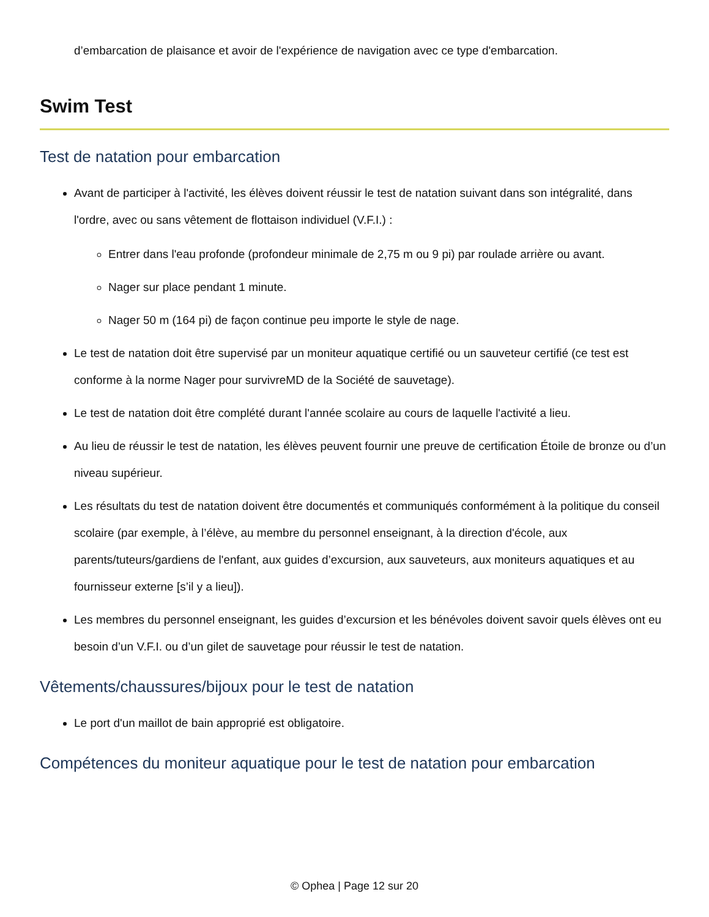d’embarcation de plaisance et avoir de l'expérience de navigation avec ce type d'embarcation.
Swim Test
Test de natation pour embarcation
Avant de participer à l'activité, les élèves doivent réussir le test de natation suivant dans son intégralité, dans l'ordre, avec ou sans vêtement de flottaison individuel (V.F.I.) :
Entrer dans l'eau profonde (profondeur minimale de 2,75 m ou 9 pi) par roulade arrière ou avant.
Nager sur place pendant 1 minute.
Nager 50 m (164 pi) de façon continue peu importe le style de nage.
Le test de natation doit être supervisé par un moniteur aquatique certifié ou un sauveteur certifié (ce test est conforme à la norme Nager pour survivreMD de la Société de sauvetage).
Le test de natation doit être complété durant l'année scolaire au cours de laquelle l'activité a lieu.
Au lieu de réussir le test de natation, les élèves peuvent fournir une preuve de certification Étoile de bronze ou d’un niveau supérieur.
Les résultats du test de natation doivent être documentés et communiqués conformément à la politique du conseil scolaire (par exemple, à l’élève, au membre du personnel enseignant, à la direction d'école, aux parents/tuteurs/gardiens de l'enfant, aux guides d’excursion, aux sauveteurs, aux moniteurs aquatiques et au fournisseur externe [s’il y a lieu]).
Les membres du personnel enseignant, les guides d’excursion et les bénévoles doivent savoir quels élèves ont eu besoin d’un V.F.I. ou d’un gilet de sauvetage pour réussir le test de natation.
Vêtements/chaussures/bijoux pour le test de natation
Le port d'un maillot de bain approprié est obligatoire.
Compétences du moniteur aquatique pour le test de natation pour embarcation
© Ophea | Page 12 sur 20